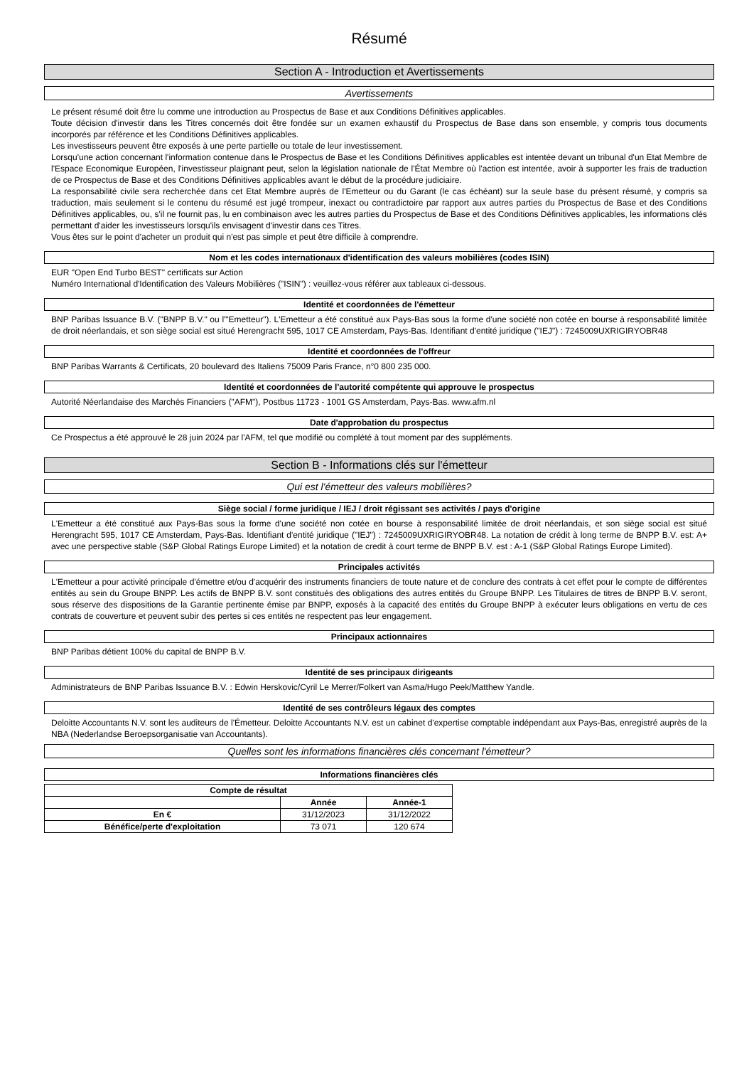Résumé
Section A - Introduction et Avertissements
Avertissements
Le présent résumé doit être lu comme une introduction au Prospectus de Base et aux Conditions Définitives applicables.
Toute décision d'investir dans les Titres concernés doit être fondée sur un examen exhaustif du Prospectus de Base dans son ensemble, y compris tous documents incorporés par référence et les Conditions Définitives applicables.
Les investisseurs peuvent être exposés à une perte partielle ou totale de leur investissement.
Lorsqu'une action concernant l'information contenue dans le Prospectus de Base et les Conditions Définitives applicables est intentée devant un tribunal d'un Etat Membre de l'Espace Economique Européen, l'investisseur plaignant peut, selon la législation nationale de l'État Membre où l'action est intentée, avoir à supporter les frais de traduction de ce Prospectus de Base et des Conditions Définitives applicables avant le début de la procédure judiciaire.
La responsabilité civile sera recherchée dans cet Etat Membre auprès de l'Emetteur ou du Garant (le cas échéant) sur la seule base du présent résumé, y compris sa traduction, mais seulement si le contenu du résumé est jugé trompeur, inexact ou contradictoire par rapport aux autres parties du Prospectus de Base et des Conditions Définitives applicables, ou, s'il ne fournit pas, lu en combinaison avec les autres parties du Prospectus de Base et des Conditions Définitives applicables, les informations clés permettant d'aider les investisseurs lorsqu'ils envisagent d'investir dans ces Titres.
Vous êtes sur le point d'acheter un produit qui n'est pas simple et peut être difficile à comprendre.
Nom et les codes internationaux d'identification des valeurs mobilières (codes ISIN)
EUR "Open End Turbo BEST" certificats sur Action
Numéro International d'Identification des Valeurs Mobilières ("ISIN") : veuillez-vous référer aux tableaux ci-dessous.
Identité et coordonnées de l'émetteur
BNP Paribas Issuance B.V. ("BNPP B.V." ou l'"Emetteur"). L'Emetteur a été constitué aux Pays-Bas sous la forme d'une société non cotée en bourse à responsabilité limitée de droit néerlandais, et son siège social est situé Herengracht 595, 1017 CE Amsterdam, Pays-Bas. Identifiant d'entité juridique ("IEJ") : 7245009UXRIGIRYOBR48
Identité et coordonnées de l'offreur
BNP Paribas Warrants & Certificats, 20 boulevard des Italiens 75009 Paris France, n°0 800 235 000.
Identité et coordonnées de l'autorité compétente qui approuve le prospectus
Autorité Néerlandaise des Marchés Financiers ("AFM"), Postbus 11723 - 1001 GS Amsterdam, Pays-Bas. www.afm.nl
Date d'approbation du prospectus
Ce Prospectus a été approuvé le 28 juin 2024 par l'AFM, tel que modifié ou complété à tout moment par des suppléments.
Section B - Informations clés sur l'émetteur
Qui est l'émetteur des valeurs mobilières?
Siège social / forme juridique / IEJ / droit régissant ses activités / pays d'origine
L'Emetteur a été constitué aux Pays-Bas sous la forme d'une société non cotée en bourse à responsabilité limitée de droit néerlandais, et son siège social est situé Herengracht 595, 1017 CE Amsterdam, Pays-Bas. Identifiant d'entité juridique ("IEJ") : 7245009UXRIGIRYOBR48. La notation de crédit à long terme de BNPP B.V. est: A+ avec une perspective stable (S&P Global Ratings Europe Limited) et la notation de credit à court terme de BNPP B.V. est : A-1 (S&P Global Ratings Europe Limited).
Principales activités
L'Emetteur a pour activité principale d'émettre et/ou d'acquérir des instruments financiers de toute nature et de conclure des contrats à cet effet pour le compte de différentes entités au sein du Groupe BNPP. Les actifs de BNPP B.V. sont constitués des obligations des autres entités du Groupe BNPP. Les Titulaires de titres de BNPP B.V. seront, sous réserve des dispositions de la Garantie pertinente émise par BNPP, exposés à la capacité des entités du Groupe BNPP à exécuter leurs obligations en vertu de ces contrats de couverture et peuvent subir des pertes si ces entités ne respectent pas leur engagement.
Principaux actionnaires
BNP Paribas détient 100% du capital de BNPP B.V.
Identité de ses principaux dirigeants
Administrateurs de BNP Paribas Issuance B.V. : Edwin Herskovic/Cyril Le Merrer/Folkert van Asma/Hugo Peek/Matthew Yandle.
Identité de ses contrôleurs légaux des comptes
Deloitte Accountants N.V. sont les auditeurs de l'Émetteur. Deloitte Accountants N.V. est un cabinet d'expertise comptable indépendant aux Pays-Bas, enregistré auprès de la NBA (Nederlandse Beroepsorganisatie van Accountants).
Quelles sont les informations financières clés concernant l'émetteur?
Informations financières clés
| Compte de résultat | | |
| --- | --- | --- |
| | Année | Année-1 |
| En € | 31/12/2023 | 31/12/2022 |
| Bénéfice/perte d'exploitation | 73 071 | 120 674 |